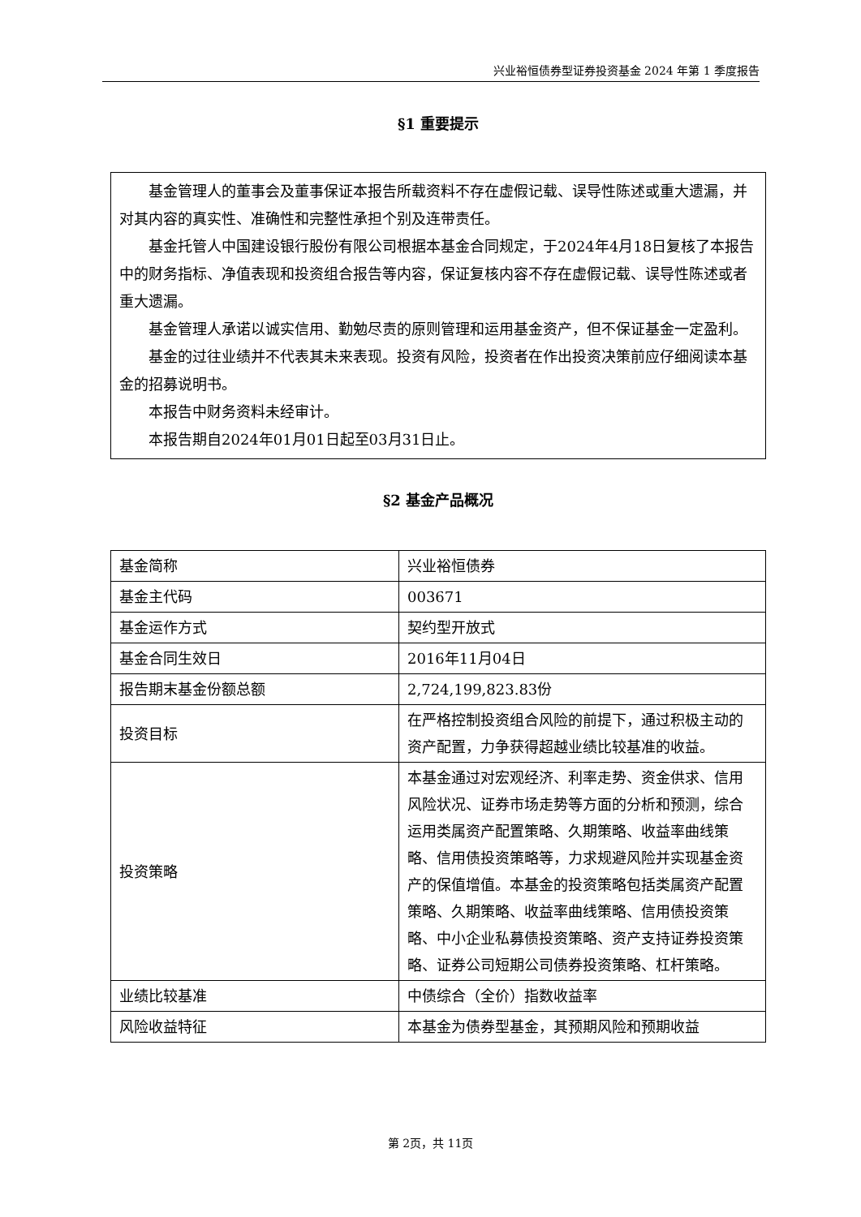兴业裕恒债券型证券投资基金 2024 年第 1 季度报告
§1 重要提示
基金管理人的董事会及董事保证本报告所载资料不存在虚假记载、误导性陈述或重大遗漏，并对其内容的真实性、准确性和完整性承担个别及连带责任。
基金托管人中国建设银行股份有限公司根据本基金合同规定，于2024年4月18日复核了本报告中的财务指标、净值表现和投资组合报告等内容，保证复核内容不存在虚假记载、误导性陈述或者重大遗漏。
基金管理人承诺以诚实信用、勤勉尽责的原则管理和运用基金资产，但不保证基金一定盈利。
基金的过往业绩并不代表其未来表现。投资有风险，投资者在作出投资决策前应仔细阅读本基金的招募说明书。
本报告中财务资料未经审计。
本报告期自2024年01月01日起至03月31日止。
§2 基金产品概况
| 基金简称 | 兴业裕恒债券 |
| 基金主代码 | 003671 |
| 基金运作方式 | 契约型开放式 |
| 基金合同生效日 | 2016年11月04日 |
| 报告期末基金份额总额 | 2,724,199,823.83份 |
| 投资目标 | 在严格控制投资组合风险的前提下，通过积极主动的资产配置，力争获得超越业绩比较基准的收益。 |
| 投资策略 | 本基金通过对宏观经济、利率走势、资金供求、信用风险状况、证券市场走势等方面的分析和预测，综合运用类属资产配置策略、久期策略、收益率曲线策略、信用债投资策略等，力求规避风险并实现基金资产的保值增值。本基金的投资策略包括类属资产配置策略、久期策略、收益率曲线策略、信用债投资策略、中小企业私募债投资策略、资产支持证券投资策略、证券公司短期公司债券投资策略、杠杆策略。 |
| 业绩比较基准 | 中债综合（全价）指数收益率 |
| 风险收益特征 | 本基金为债券型基金，其预期风险和预期收益 |
第 2页，共 11页